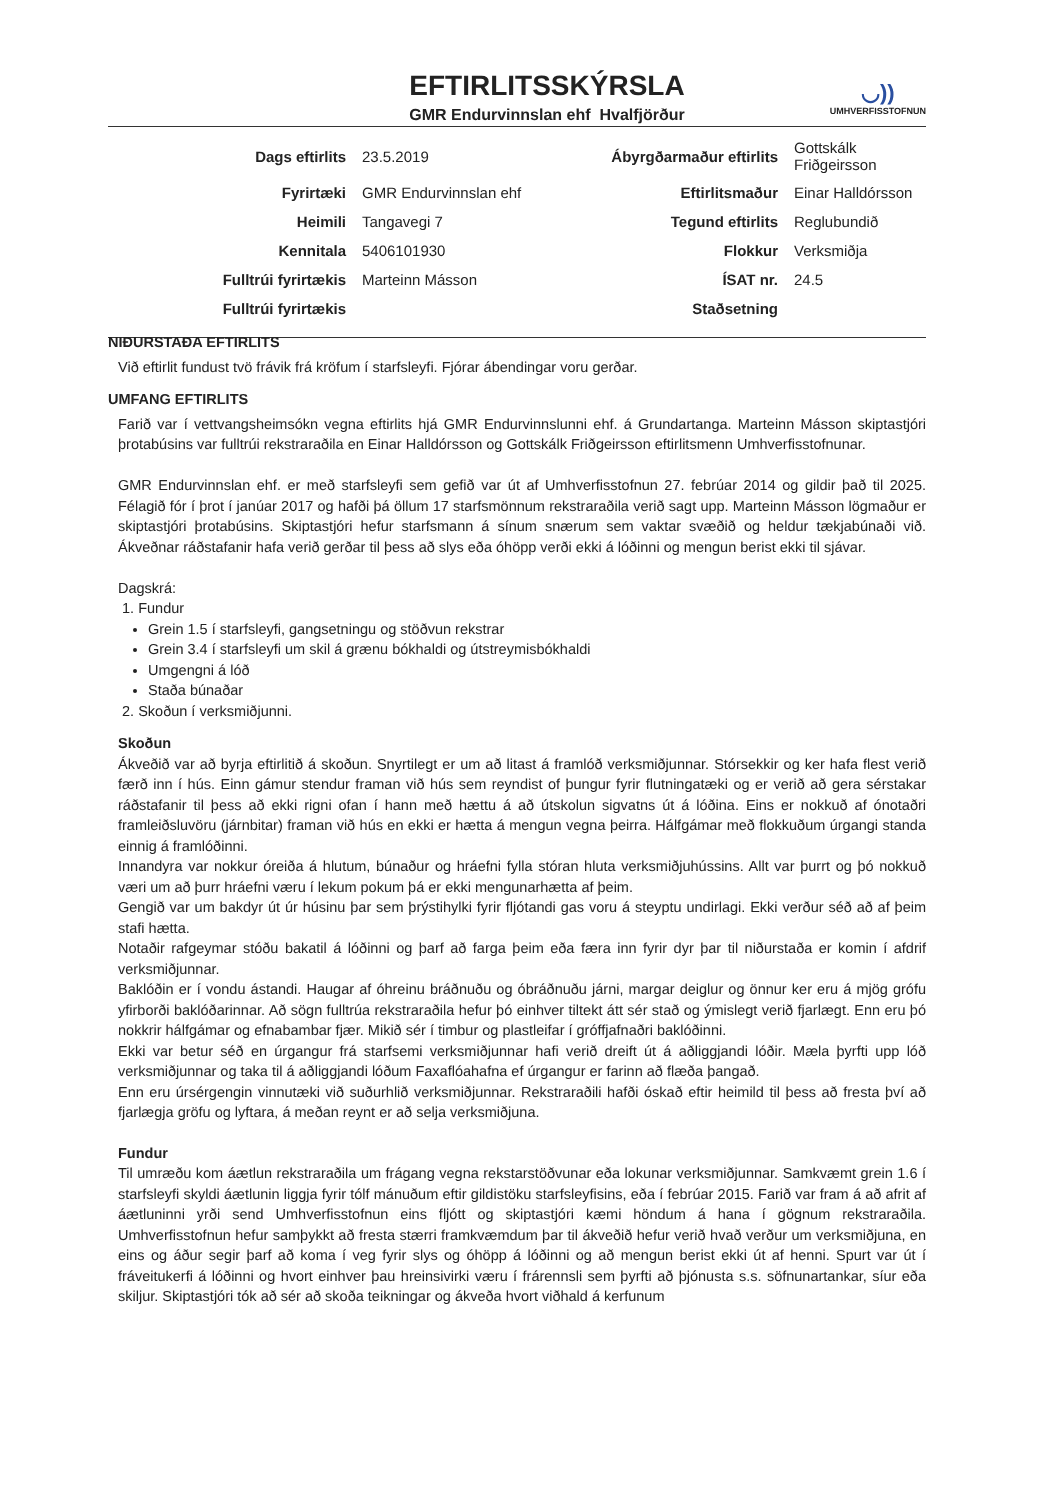◡))
UMHVERFISSTOFNUN
EFTIRLITSSKÝRSLA
GMR Endurvinnslan ehf Hvalfjörður
| Dags eftirlits | 23.5.2019 | Ábyrgðarmaður eftirlits | Gottskálk Friðgeirsson |
| Fyrirtæki | GMR Endurvinnslan ehf | Eftirlitsmaður | Einar Halldórsson |
| Heimili | Tangavegi 7 | Tegund eftirlits | Reglubundið |
| Kennitala | 5406101930 | Flokkur | Verksmiðja |
| Fulltrúi fyrirtækis | Marteinn Másson | ÍSAT nr. | 24.5 |
| Fulltrúi fyrirtækis | | Staðsetning | |
NIÐURSTAÐA EFTIRLITS
Við eftirlit fundust tvö frávik frá kröfum í starfsleyfi. Fjórar ábendingar voru gerðar.
UMFANG EFTIRLITS
Farið var í vettvangsheimsókn vegna eftirlits hjá GMR Endurvinnslunni ehf. á Grundartanga. Marteinn Másson skiptastjóri þrotabúsins var fulltrúi rekstraraðila en Einar Halldórsson og Gottskálk Friðgeirsson eftirlitsmenn Umhverfisstofnunar.
GMR Endurvinnslan ehf. er með starfsleyfi sem gefið var út af Umhverfisstofnun 27. febrúar 2014 og gildir það til 2025. Félagið fór í þrot í janúar 2017 og hafði þá öllum 17 starfsmönnum rekstraraðila verið sagt upp. Marteinn Másson lögmaður er skiptastjóri þrotabúsins. Skiptastjóri hefur starfsmann á sínum snærum sem vaktar svæðið og heldur tækjabúnaði við. Ákveðnar ráðstafanir hafa verið gerðar til þess að slys eða óhöpp verði ekki á lóðinni og mengun berist ekki til sjávar.
Dagskrá:
1. Fundur
Grein 1.5 í starfsleyfi, gangsetningu og stöðvun rekstrar
Grein 3.4 í starfsleyfi um skil á grænu bókhaldi og útstreymisbókhaldi
Umgengni á lóð
Staða búnaðar
2. Skoðun í verksmiðjunni.
Skoðun
Ákveðið var að byrja eftirlitið á skoðun. Snyrtilegt er um að litast á framlóð verksmiðjunnar. Stórsekkir og ker hafa flest verið færð inn í hús. Einn gámur stendur framan við hús sem reyndist of þungur fyrir flutningatæki og er verið að gera sérstakar ráðstafanir til þess að ekki rigni ofan í hann með hættu á að útskolun sigvatns út á lóðina. Eins er nokkuð af ónotaðri framleiðsluvöru (járnbitar) framan við hús en ekki er hætta á mengun vegna þeirra. Hálfgámar með flokkuðum úrgangi standa einnig á framlóðinni.
Innandyra var nokkur óreiða á hlutum, búnaður og hráefni fylla stóran hluta verksmiðjuhússins. Allt var þurrt og þó nokkuð væri um að þurr hráefni væru í lekum pokum þá er ekki mengunarhætta af þeim.
Gengið var um bakdyr út úr húsinu þar sem þrýstihylki fyrir fljótandi gas voru á steyptu undirlagi. Ekki verður séð að af þeim stafi hætta.
Notaðir rafgeymar stóðu bakatil á lóðinni og þarf að farga þeim eða færa inn fyrir dyr þar til niðurstaða er komin í afdrif verksmiðjunnar.
Baklóðin er í vondu ástandi. Haugar af óhreinu bráðnuðu og óbráðnuðu járni, margar deiglur og önnur ker eru á mjög grófu yfirborði baklóðarinnar. Að sögn fulltrúa rekstraraðila hefur þó einhver tiltekt átt sér stað og ýmislegt verið fjarlægt. Enn eru þó nokkrir hálfgámar og efnabambar fjær. Mikið sér í timbur og plastleifar í gróffjafnaðri baklóðinni.
Ekki var betur séð en úrgangur frá starfsemi verksmiðjunnar hafi verið dreift út á aðliggjandi lóðir. Mæla þyrfti upp lóð verksmiðjunnar og taka til á aðliggjandi lóðum Faxaflóahafna ef úrgangur er farinn að flæða þangað.
Enn eru úrsérgengin vinnutæki við suðurhlið verksmiðjunnar. Rekstraraðili hafði óskað eftir heimild til þess að fresta því að fjarlægja gröfu og lyftara, á meðan reynt er að selja verksmiðjuna.
Fundur
Til umræðu kom áætlun rekstraraðila um frágang vegna rekstarstöðvunar eða lokunar verksmiðjunnar. Samkvæmt grein 1.6 í starfsleyfi skyldi áætlunin liggja fyrir tólf mánuðum eftir gildistöku starfsleyfisins, eða í febrúar 2015. Farið var fram á að afrit af áætluninni yrði send Umhverfisstofnun eins fljótt og skiptastjóri kæmi höndum á hana í gögnum rekstraraðila. Umhverfisstofnun hefur samþykkt að fresta stærri framkvæmdum þar til ákveðið hefur verið hvað verður um verksmiðjuna, en eins og áður segir þarf að koma í veg fyrir slys og óhöpp á lóðinni og að mengun berist ekki út af henni. Spurt var út í fráveitukerfi á lóðinni og hvort einhver þau hreinsivirki væru í frárennsli sem þyrfti að þjónusta s.s. söfnunartankar, síur eða skiljur. Skiptastjóri tók að sér að skoða teikningar og ákveða hvort viðhald á kerfunum